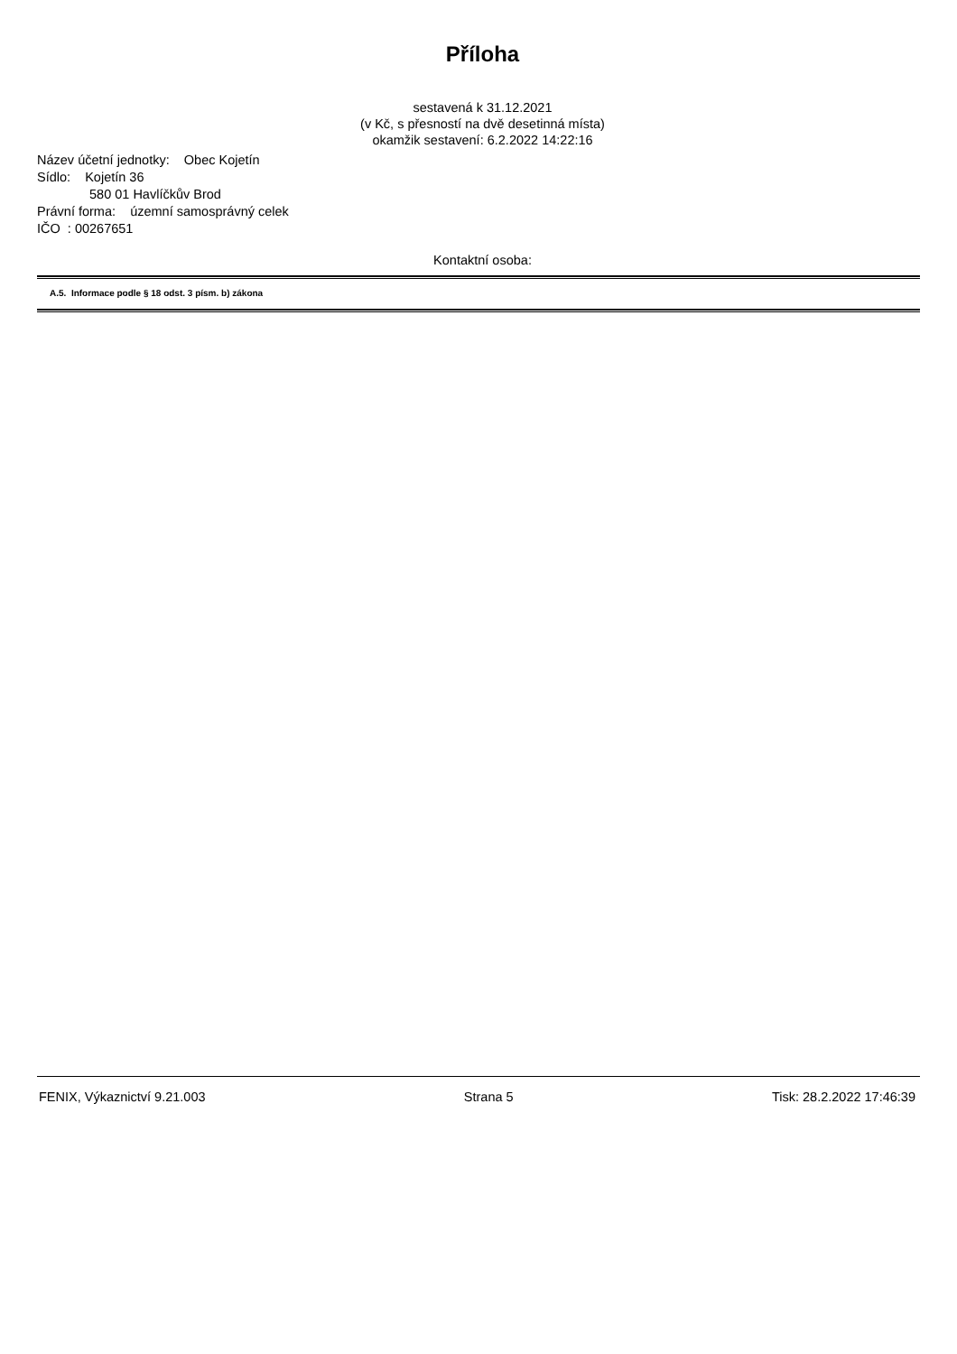Příloha
sestavená k 31.12.2021
(v Kč, s přesností na dvě desetinná místa)
okamžik sestavení: 6.2.2022 14:22:16
Název účetní jednotky: Obec Kojetín
Sídlo: Kojetín 36
580 01 Havlíčkův Brod
Právní forma: územní samosprávný celek
IČO : 00267651
Kontaktní osoba:
A.5. Informace podle § 18 odst. 3 písm. b) zákona
FENIX, Výkaznictví 9.21.003 Strana 5 Tisk: 28.2.2022 17:46:39